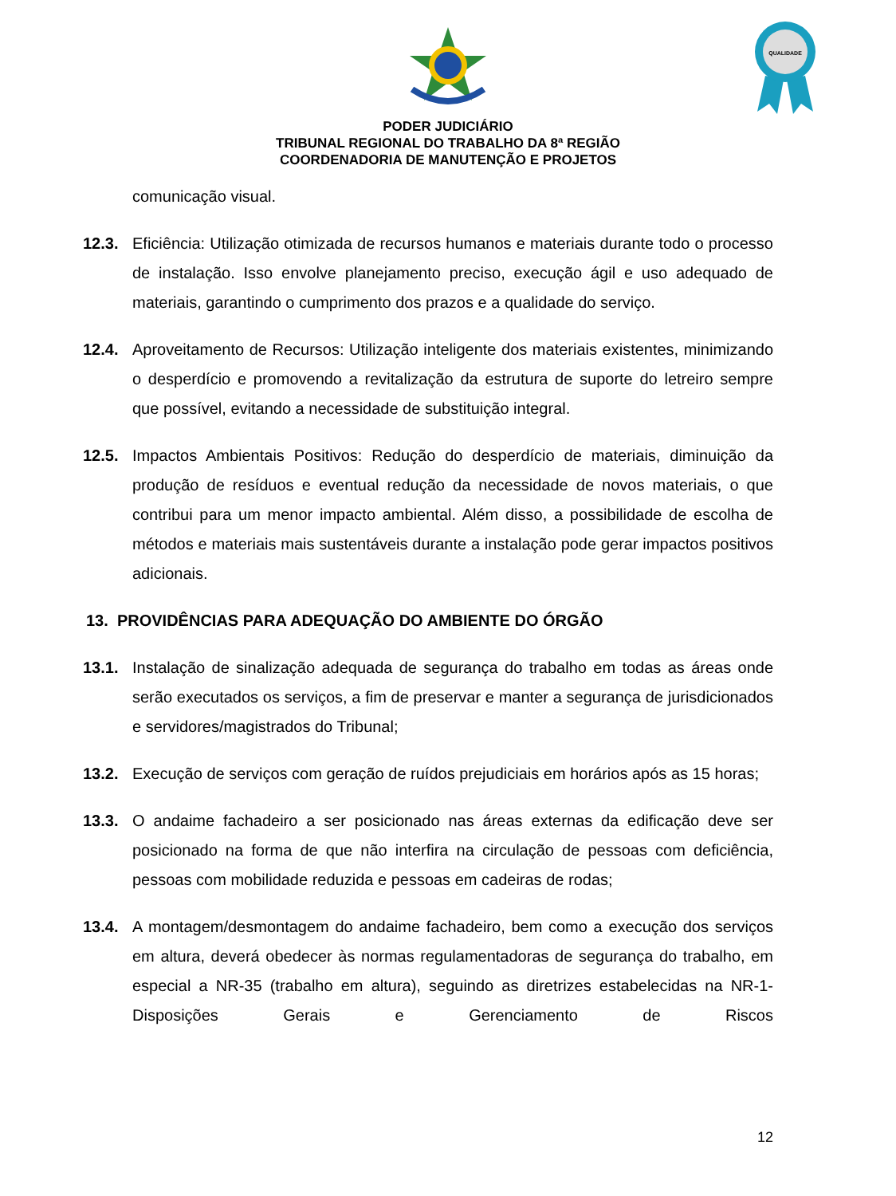QUALIDADE
PODER JUDICIÁRIO
TRIBUNAL REGIONAL DO TRABALHO DA 8ª REGIÃO
COORDENADORIA DE MANUTENÇÃO E PROJETOS
comunicação visual.
12.3. Eficiência: Utilização otimizada de recursos humanos e materiais durante todo o processo de instalação. Isso envolve planejamento preciso, execução ágil e uso adequado de materiais, garantindo o cumprimento dos prazos e a qualidade do serviço.
12.4. Aproveitamento de Recursos: Utilização inteligente dos materiais existentes, minimizando o desperdício e promovendo a revitalização da estrutura de suporte do letreiro sempre que possível, evitando a necessidade de substituição integral.
12.5. Impactos Ambientais Positivos: Redução do desperdício de materiais, diminuição da produção de resíduos e eventual redução da necessidade de novos materiais, o que contribui para um menor impacto ambiental. Além disso, a possibilidade de escolha de métodos e materiais mais sustentáveis durante a instalação pode gerar impactos positivos adicionais.
13. PROVIDÊNCIAS PARA ADEQUAÇÃO DO AMBIENTE DO ÓRGÃO
13.1. Instalação de sinalização adequada de segurança do trabalho em todas as áreas onde serão executados os serviços, a fim de preservar e manter a segurança de jurisdicionados e servidores/magistrados do Tribunal;
13.2. Execução de serviços com geração de ruídos prejudiciais em horários após as 15 horas;
13.3. O andaime fachadeiro a ser posicionado nas áreas externas da edificação deve ser posicionado na forma de que não interfira na circulação de pessoas com deficiência, pessoas com mobilidade reduzida e pessoas em cadeiras de rodas;
13.4. A montagem/desmontagem do andaime fachadeiro, bem como a execução dos serviços em altura, deverá obedecer às normas regulamentadoras de segurança do trabalho, em especial a NR-35 (trabalho em altura), seguindo as diretrizes estabelecidas na NR-1-Disposições Gerais e Gerenciamento de Riscos
12